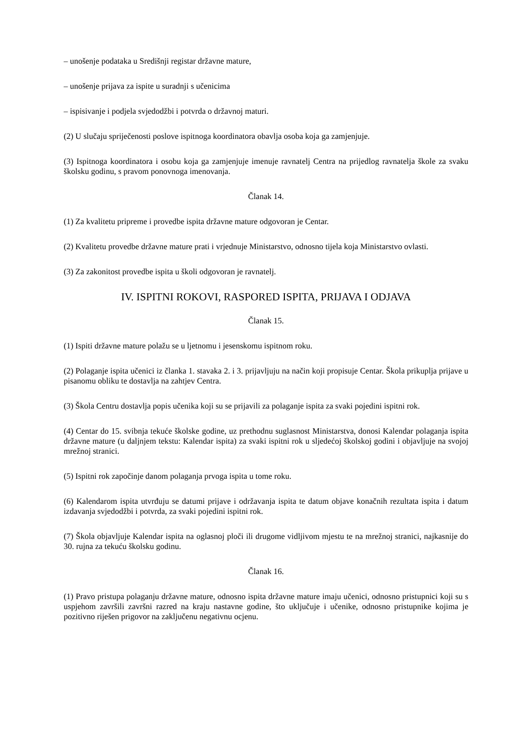– unošenje podataka u Središnji registar državne mature,
– unošenje prijava za ispite u suradnji s učenicima
– ispisivanje i podjela svjedodžbi i potvrda o državnoj maturi.
(2) U slučaju spriječenosti poslove ispitnoga koordinatora obavlja osoba koja ga zamjenjuje.
(3) Ispitnoga koordinatora i osobu koja ga zamjenjuje imenuje ravnatelj Centra na prijedlog ravnatelja škole za svaku školsku godinu, s pravom ponovnoga imenovanja.
Članak 14.
(1) Za kvalitetu pripreme i provedbe ispita državne mature odgovoran je Centar.
(2) Kvalitetu provedbe državne mature prati i vrjednuje Ministarstvo, odnosno tijela koja Ministarstvo ovlasti.
(3) Za zakonitost provedbe ispita u školi odgovoran je ravnatelj.
IV. ISPITNI ROKOVI, RASPORED ISPITA, PRIJAVA I ODJAVA
Članak 15.
(1) Ispiti državne mature polažu se u ljetnomu i jesenskomu ispitnom roku.
(2) Polaganje ispita učenici iz članka 1. stavaka 2. i 3. prijavljuju na način koji propisuje Centar. Škola prikuplja prijave u pisanomu obliku te dostavlja na zahtjev Centra.
(3) Škola Centru dostavlja popis učenika koji su se prijavili za polaganje ispita za svaki pojedini ispitni rok.
(4) Centar do 15. svibnja tekuće školske godine, uz prethodnu suglasnost Ministarstva, donosi Kalendar polaganja ispita državne mature (u daljnjem tekstu: Kalendar ispita) za svaki ispitni rok u sljedećoj školskoj godini i objavljuje na svojoj mrežnoj stranici.
(5) Ispitni rok započinje danom polaganja prvoga ispita u tome roku.
(6) Kalendarom ispita utvrđuju se datumi prijave i održavanja ispita te datum objave konačnih rezultata ispita i datum izdavanja svjedodžbi i potvrda, za svaki pojedini ispitni rok.
(7) Škola objavljuje Kalendar ispita na oglasnoj ploči ili drugome vidljivom mjestu te na mrežnoj stranici, najkasnije do 30. rujna za tekuću školsku godinu.
Članak 16.
(1) Pravo pristupa polaganju državne mature, odnosno ispita državne mature imaju učenici, odnosno pristupnici koji su s uspjehom završili završni razred na kraju nastavne godine, što uključuje i učenike, odnosno pristupnike kojima je pozitivno riješen prigovor na zaključenu negativnu ocjenu.